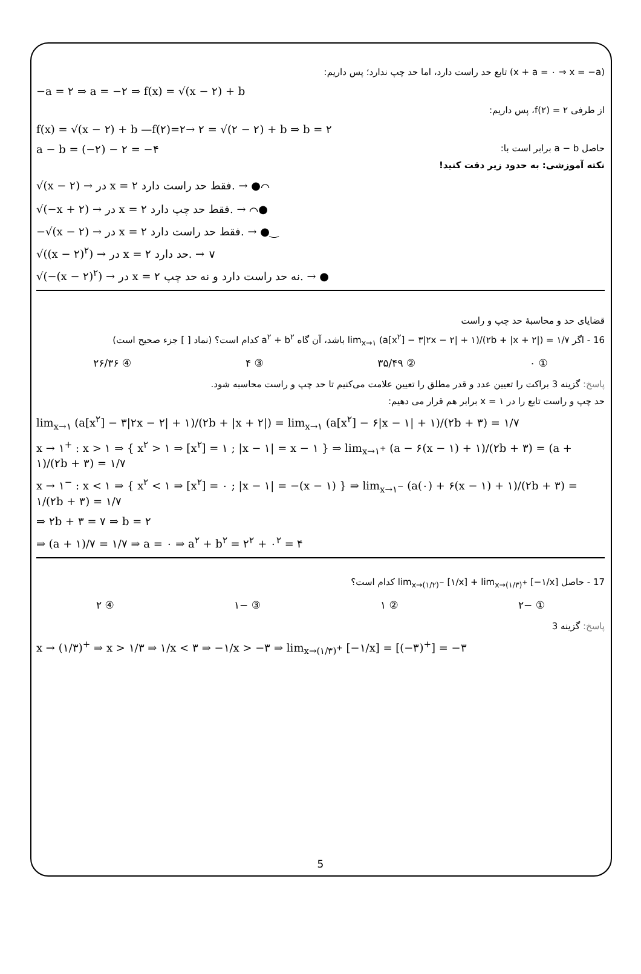(x + a = ۰ ⇒ x = −a) تابع حد راست دارد، اما حد چپ ندارد؛ پس داریم:
−a = ۲ ⇒ a = −۲ ⇒ f(x) = √(x − ۲) + b
از طرفی f(۲) = ۲، پس داریم:
f(x) = √(x − ۲) + b —f(۲)=۲→ ۲ = √(۲ − ۲) + b ⇒ b = ۲
حاصل a − b برابر است با: a − b = (−۲) − ۲ = −۴
نکته آموزشی: به حدود زیر دقت کنید!
√(x − ۲) → در x = ۲ فقط حد راست دارد. → ●⌒
√(−x + ۲) → در x = ۲ فقط حد چپ دارد. → ⌒●
−√(x − ۲) → در x = ۲ فقط حد راست دارد. → ●‿
√((x − ۲)<sup>۲</sup>) → در x = ۲ حد دارد. → ∨
√(−(x − ۲)<sup>۲</sup>) → در x = ۲ نه حد راست دارد و نه حد چپ. → ●
قضایای حد و محاسبهٔ حد چپ و راست
16 - اگر lim<sub>x→۱</sub> (a[x<sup>۲</sup>] − ۳|۲x − ۲| + ۱)/(۲b + |x + ۲|) = ۱/۷ باشد، آن گاه a<sup>۲</sup> + b<sup>۲</sup> کدام است؟ (نماد [ ] جزء صحیح است)
① ۰ ② ۳۵/۴۹ ③ ۴ ④ ۲۶/۳۶
پاسخ: گزینه 3 براکت را تعیین عدد و قدر مطلق را تعیین علامت می‌کنیم تا حد چپ و راست محاسبه شود.
حد چپ و راست تابع را در x = ۱ برابر هم قرار می دهیم:
lim<sub>x→۱</sub> (a[x<sup>۲</sup>] − ۳|۲x − ۲| + ۱)/(۲b + |x + ۲|) = lim<sub>x→۱</sub> (a[x<sup>۲</sup>] − ۶|x − ۱| + ۱)/(۲b + ۳) = ۱/۷
x → ۱<sup>+</sup> : x > ۱ ⇒ { x<sup>۲</sup> > ۱ ⇒ [x<sup>۲</sup>] = ۱ ; |x − ۱| = x − ۱ } ⇒ lim<sub>x→۱<sup>+</sup></sub> (a − ۶(x − ۱) + ۱)/(۲b + ۳) = (a + ۱)/(۲b + ۳) = ۱/۷
x → ۱<sup>−</sup> : x < ۱ ⇒ { x<sup>۲</sup> < ۱ ⇒ [x<sup>۲</sup>] = ۰ ; |x − ۱| = −(x − ۱) } ⇒ lim<sub>x→۱<sup>−</sup></sub> (a(۰) + ۶(x − ۱) + ۱)/(۲b + ۳) = ۱/(۲b + ۳) = ۱/۷
⇒ ۲b + ۳ = ۷ ⇒ b = ۲
⇒ (a + ۱)/۷ = ۱/۷ ⇒ a = ۰ ⇒ a<sup>۲</sup> + b<sup>۲</sup> = ۲<sup>۲</sup> + ۰<sup>۲</sup> = ۴
17 - حاصل lim<sub>x→(۱/۲)<sup>−</sup></sub> [۱/x] + lim<sub>x→(۱/۳)<sup>+</sup></sub> [−۱/x] کدام است؟
① −۲ ② ۱ ③ −۱ ④ ۲
پاسخ: گزینه 3
x → (۱/۳)<sup>+</sup> ⇒ x > ۱/۳ ⇒ ۱/x < ۳ ⇒ −۱/x > −۳ ⇒ lim<sub>x→(۱/۳)<sup>+</sup></sub> [−۱/x] = [(−۳)<sup>+</sup>] = −۳
5